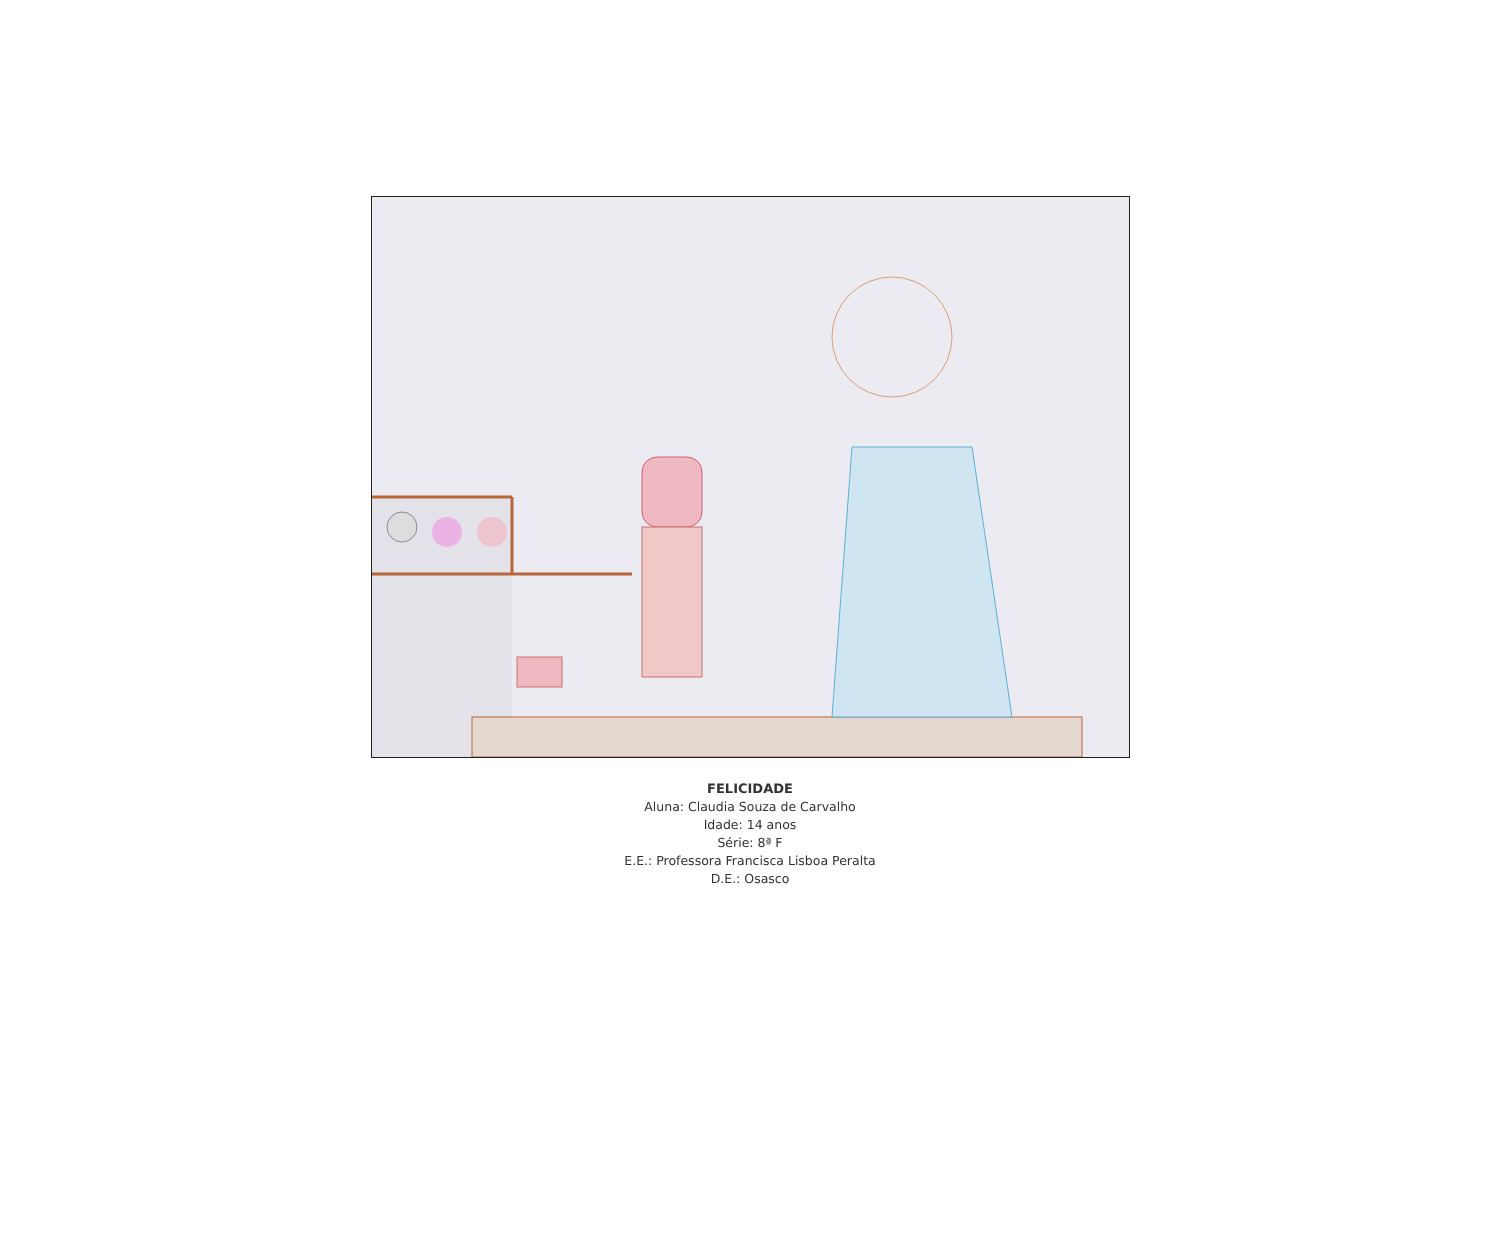FELICIDADE
Aluna: Claudia Souza de Carvalho
Idade: 14 anos
Série: 8ª F
E.E.: Professora Francisca Lisboa Peralta
D.E.: Osasco